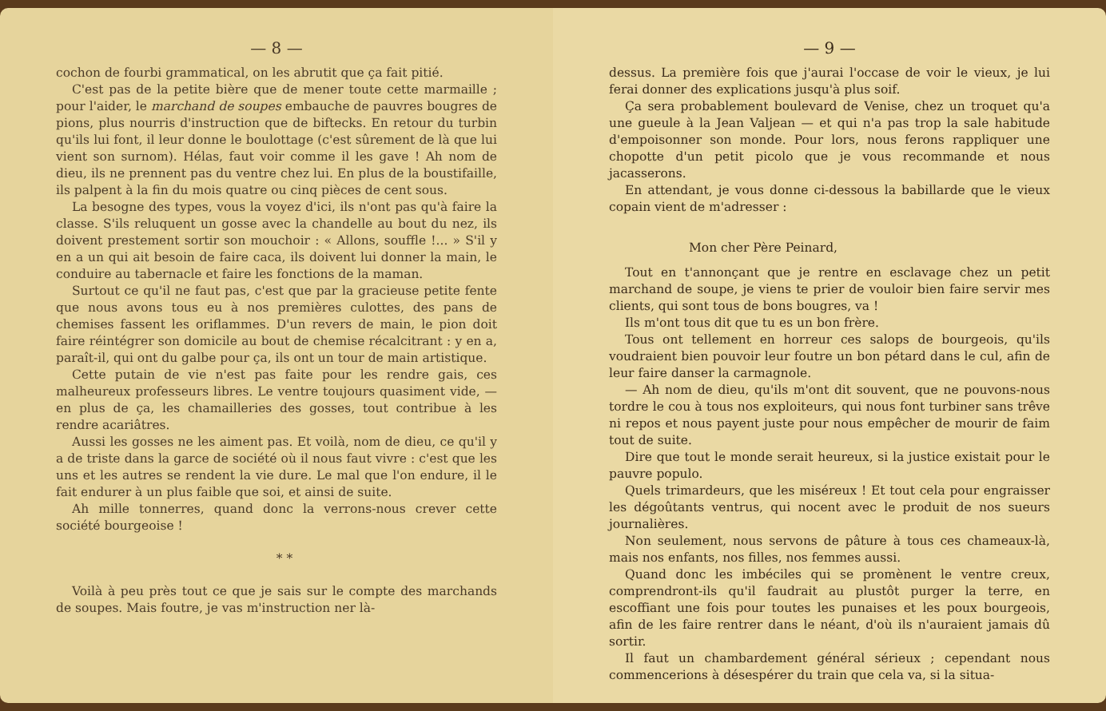— 8 —
cochon de fourbi grammatical, on les abrutit que ça fait pitié.
C'est pas de la petite bière que de mener toute cette marmaille ; pour l'aider, le marchand de soupes embauche de pauvres bougres de pions, plus nourris d'instruction que de biftecks. En retour du turbin qu'ils lui font, il leur donne le boulottage (c'est sûrement de là que lui vient son surnom). Hélas, faut voir comme il les gave ! Ah nom de dieu, ils ne prennent pas du ventre chez lui. En plus de la boustifaille, ils palpent à la fin du mois quatre ou cinq pièces de cent sous.
La besogne des types, vous la voyez d'ici, ils n'ont pas qu'à faire la classe. S'ils reluquent un gosse avec la chandelle au bout du nez, ils doivent prestement sortir son mouchoir : « Allons, souffle !... » S'il y en a un qui ait besoin de faire caca, ils doivent lui donner la main, le conduire au tabernacle et faire les fonctions de la maman.
Surtout ce qu'il ne faut pas, c'est que par la gracieuse petite fente que nous avons tous eu à nos premières culottes, des pans de chemises fassent les oriflammes. D'un revers de main, le pion doit faire réintégrer son domicile au bout de chemise récalcitrant : y en a, paraît-il, qui ont du galbe pour ça, ils ont un tour de main artistique.
Cette putain de vie n'est pas faite pour les rendre gais, ces malheureux professeurs libres. Le ventre toujours quasiment vide, — en plus de ça, les chamailleries des gosses, tout contribue à les rendre acariâtres.
Aussi les gosses ne les aiment pas. Et voilà, nom de dieu, ce qu'il y a de triste dans la garce de société où il nous faut vivre : c'est que les uns et les autres se rendent la vie dure. Le mal que l'on endure, il le fait endurer à un plus faible que soi, et ainsi de suite.
Ah mille tonnerres, quand donc la verrons-nous crever cette société bourgeoise !
* *
Voilà à peu près tout ce que je sais sur le compte des marchands de soupes. Mais foutre, je vas m'instruction ner là-
— 9 —
dessus. La première fois que j'aurai l'occase de voir le vieux, je lui ferai donner des explications jusqu'à plus soif.
Ça sera probablement boulevard de Venise, chez un troquet qu'a une gueule à la Jean Valjean — et qui n'a pas trop la sale habitude d'empoisonner son monde. Pour lors, nous ferons rappliquer une chopotte d'un petit picolo que je vous recommande et nous jacasserons.
En attendant, je vous donne ci-dessous la babillarde que le vieux copain vient de m'adresser :
Mon cher Père Peinard,
Tout en t'annonçant que je rentre en esclavage chez un petit marchand de soupe, je viens te prier de vouloir bien faire servir mes clients, qui sont tous de bons bougres, va !
Ils m'ont tous dit que tu es un bon frère.
Tous ont tellement en horreur ces salops de bourgeois, qu'ils voudraient bien pouvoir leur foutre un bon pétard dans le cul, afin de leur faire danser la carmagnole.
— Ah nom de dieu, qu'ils m'ont dit souvent, que ne pouvons-nous tordre le cou à tous nos exploiteurs, qui nous font turbiner sans trêve ni repos et nous payent juste pour nous empêcher de mourir de faim tout de suite.
Dire que tout le monde serait heureux, si la justice existait pour le pauvre populo.
Quels trimardeurs, que les miséreux ! Et tout cela pour engraisser les dégoûtants ventrus, qui nocent avec le produit de nos sueurs journalières.
Non seulement, nous servons de pâture à tous ces chameaux-là, mais nos enfants, nos filles, nos femmes aussi.
Quand donc les imbéciles qui se promènent le ventre creux, comprendront-ils qu'il faudrait au plustôt purger la terre, en escoffiant une fois pour toutes les punaises et les poux bourgeois, afin de les faire rentrer dans le néant, d'où ils n'auraient jamais dû sortir.
Il faut un chambardement général sérieux ; cependant nous commencerions à désespérer du train que cela va, si la situa-